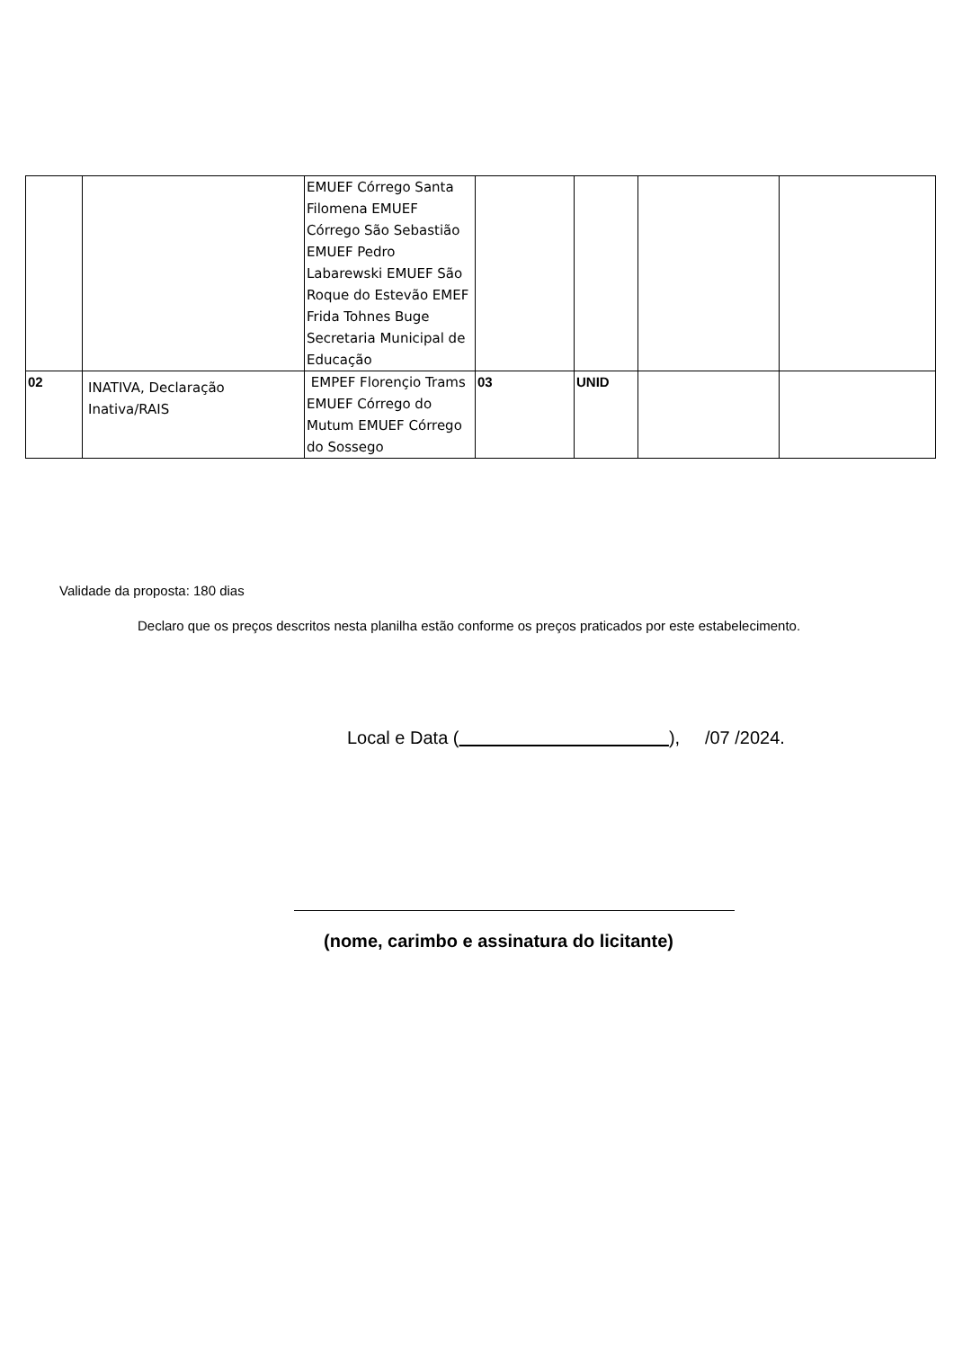| | | EMUEF Córrego Santa Filomena EMUEF Córrego São Sebastião EMUEF Pedro Labarewski EMUEF São Roque do Estevão EMEF Frida Tohnes Buge Secretaria Municipal de Educação | | | | |
| 02 | INATIVA, Declaração Inativa/RAIS | EMPEF Florençio Trams EMUEF Córrego do Mutum EMUEF Córrego do Sossego | 03 | UNID | | |
Validade da proposta: 180 dias
Declaro que os preços descritos nesta planilha estão conforme os preços praticados por este estabelecimento.
Local e Data ( ), /07 /2024.
(nome, carimbo e assinatura do licitante)